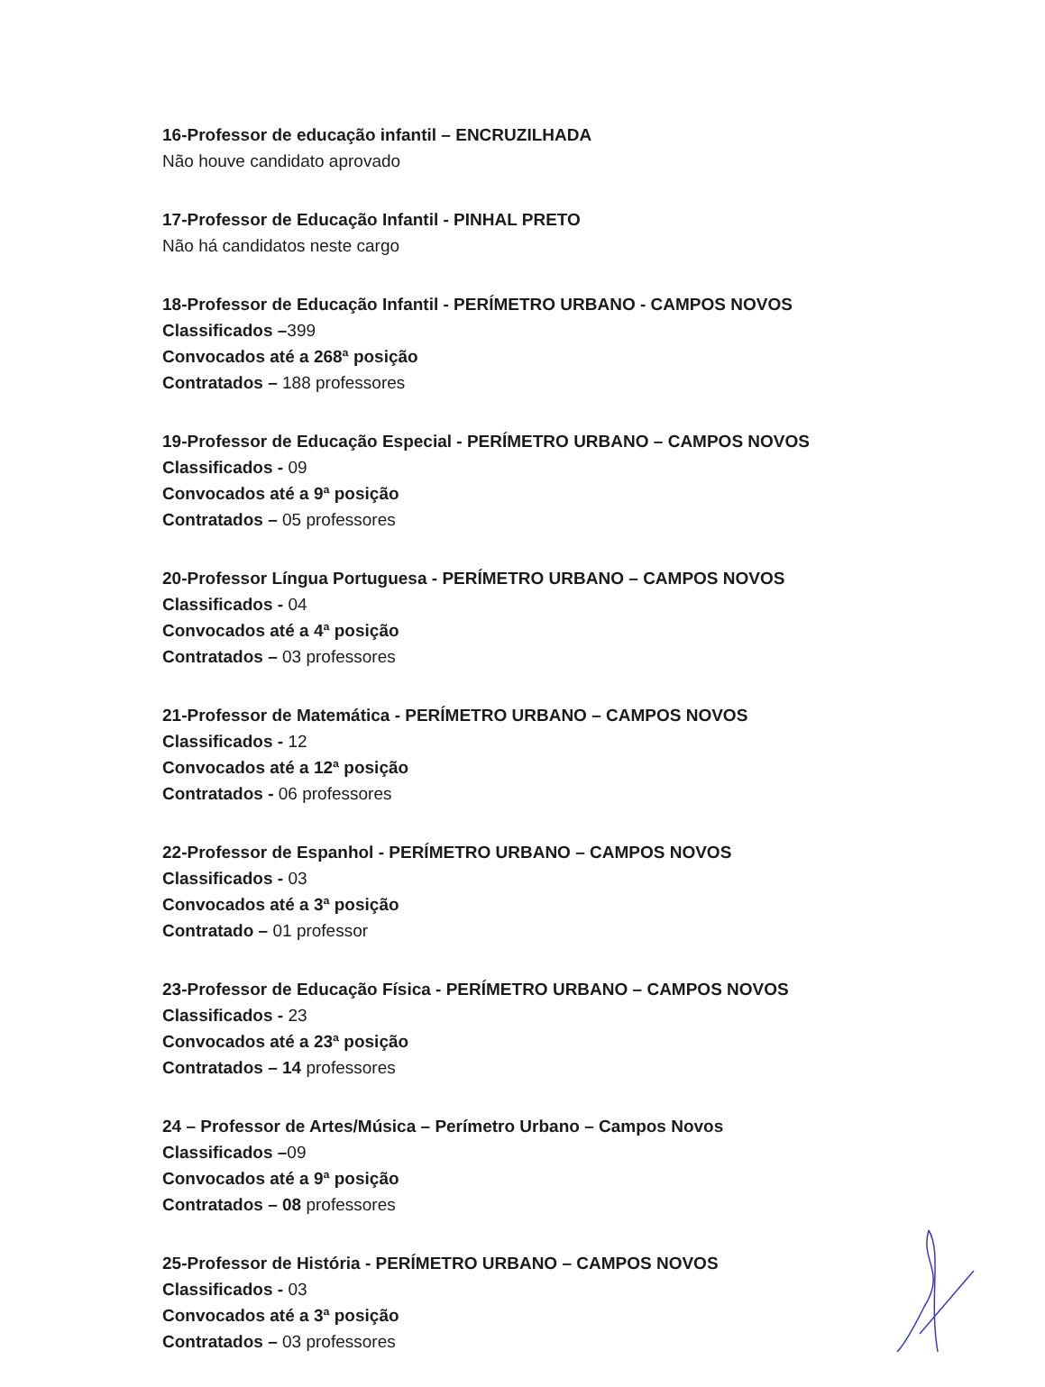16-Professor de educação infantil – ENCRUZILHADA
Não houve candidato aprovado
17-Professor de Educação Infantil - PINHAL PRETO
Não há candidatos neste cargo
18-Professor de Educação Infantil - PERÍMETRO URBANO - CAMPOS NOVOS
Classificados –399
Convocados até a 268ª posição
Contratados – 188 professores
19-Professor de Educação Especial - PERÍMETRO URBANO – CAMPOS NOVOS
Classificados - 09
Convocados até a 9ª posição
Contratados – 05 professores
20-Professor Língua Portuguesa - PERÍMETRO URBANO – CAMPOS NOVOS
Classificados - 04
Convocados até a 4ª posição
Contratados – 03 professores
21-Professor de Matemática - PERÍMETRO URBANO – CAMPOS NOVOS
Classificados - 12
Convocados até a 12ª posição
Contratados - 06 professores
22-Professor de Espanhol - PERÍMETRO URBANO – CAMPOS NOVOS
Classificados - 03
Convocados até a 3ª posição
Contratado – 01 professor
23-Professor de Educação Física - PERÍMETRO URBANO – CAMPOS NOVOS
Classificados - 23
Convocados até a 23ª posição
Contratados – 14 professores
24 – Professor de Artes/Música – Perímetro Urbano – Campos Novos
Classificados –09
Convocados até a 9ª posição
Contratados – 08 professores
25-Professor de História - PERÍMETRO URBANO – CAMPOS NOVOS
Classificados - 03
Convocados até a 3ª posição
Contratados – 03 professores